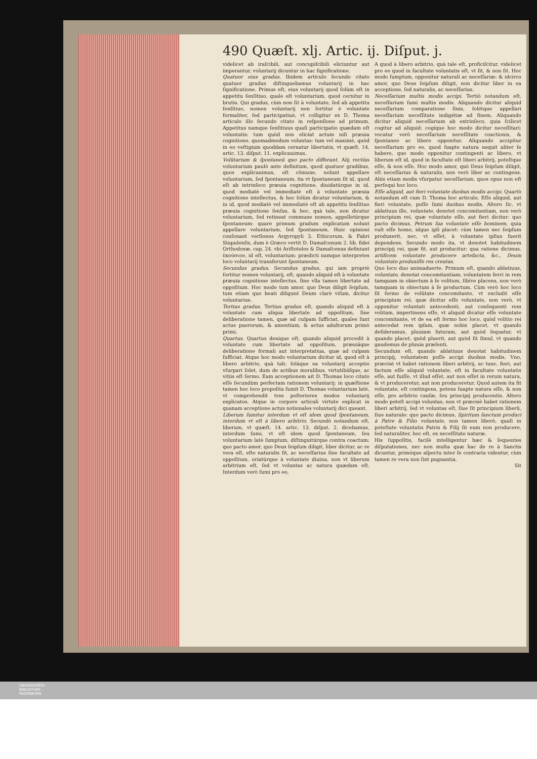490 Quæſt. xlj. Artic. ij. Diſput. j.
videlicet ab iraſcibili, aut concupiſcibili eliciuntur aut imperantur, voluntarij dicuntur in hac ſignificatione.
Quatuor eius gradus. Ibidem articulo ſecundo citato quatuor gradus diſtinguebamus voluntarij in hac ſignificatione. Primus eſt, eius voluntarij quod ſolùm eſt in appetitu ſenſitiuo, quale eſt voluntarium, quod cernitur in brutis. Qui gradus, cùm non ſit à voluntate, ſed ab appetitu ſenſitiuo, nomen voluntarij non ſortitur è voluntate formaliter, ſed participatiuè, vt colligitur ex D. Thoma articulo illo ſecundo citato in reſponſione ad primum. Appetitus namque ſenſitiuus quaſi participatio quædam eſt voluntatis: tum quòd non eliciat actum niſi præuia cognitione, quemadmodum voluntas: tum vel maximè, quòd in eo veſtigium quoddam cernatur libertatis, vt quæſt. 14. artic. 13. diſput. 11. explicauimus.
Volũtarium & ſpontaneũ quo pacto differant. Alij rectiùs voluntarium paulò ante definitum, quod quatuor gradibus, quos explicauimus, eſt cõmune, nolunt appellare voluntarium, ſed ſpontaneum, ita vt ſpontaneum ſit id, quod eſt ab intrinſeco præuia cognitione, diuidatúrque in id, quod mediatè vel immediatè eſt à voluntate præuia cognitione intellectus, & hoc ſolùm dicatur voluntarium, & in id, quod mediatè vel immediatè eſt ab appetitu ſenſitiuo præuia cognitione ſenſus, & hoc, quà tale, non dicatur voluntarium, ſed retineat commune nomen, appelletúrque ſpontaneum: quare primum gradum explicatum nolunt appellare voluntarium, ſed ſpontaneum. Huic opinioni conſonant verſiones Argyropyli 3. Ethicorum, & Fabri Stapulenſis, dum è Græco vertit D. Damaſcenum 2. lib. fidei Orthodoxæ, cap. 24. vbi Ariſtoteles & Damaſcenus definiunt ἑκούσιον, id eſt, voluntarium: prædicti namque interpretes loco voluntarij transferunt ſpontaneum.
Secundus gradus. Secundus gradus, qui iam propriè ſortitur nomen voluntarij, eſt, quando aliquid eſt à voluntate præuia cognitione intellectus, ſine vlla tamen libertate ad oppoſitum. Hoc modo tum amor, quo Deus diligit ſeipſum, tum etiam quo beati diligunt Deum clarè viſum, dicitur voluntarius.
Tertius gradus. Tertius gradus eſt, quando aliquid eſt à voluntate cum aliqua libertate ad oppoſitum, ſine deliberatione tamen, quæ ad culpam ſufficiat, quales ſunt actus puerorum, & amentium, & actus adultorum primò primi.
Quartus. Quartus denique eſt, quando aliquid procedit à voluntate cum libertate ad oppoſitum, præuiáque deliberatione formali aut interpretatiua, quæ ad culpam ſufficiat. Atque hoc modo voluntarium dicitur id, quod eſt à libero arbitrio, quà tali: ſoláque ea voluntarij acceptio vſurpari ſolet, dum de actibus moralibus, virtutibúſque, ac vitiis eſt ſermo. Eam acceptionem ait D. Thomas loco citato eſſe ſecundùm perfectam rationem voluntarij: in quæſtione tamen hoc loco propoſita ſumit D. Thomas voluntarium latè, vt comprehendit tres poſteriores modos voluntarij explicatos. Atque in corpore articuli virtute explicat in quanam acceptione actus notionales voluntarij dici queant.
Liberum ſumitur interdum vt eſt idem quod ſpontaneum, interdum vt eſt à libero arbitrio. Secundò notandum eſt, liberum, vt quæſt. 14. artic. 13. diſput. 2. dicebamus, interdum ſumi, vt eſt idem quod ſpontaneum, ſeu voluntarium latè ſumptum, diſtinguitúrque contra coactum: quo pacto amor, quo Deus ſeipſum diligit, liber dicitur, ac re vera eſt, eſto naturalis ſit, ac neceſſarius ſine facultate ad oppoſitum, oriatúrque à voluntate diuina, non vt liberum arbitrium eſt, ſed vt voluntas ac natura quædam eſt. Interdum verò ſumi pro eo,
A quod à libero arbitrio, quà tale eſt, proficiſcitur, videlicet pro eo quod in facultate voluntatis eſt, vt ſit, & non ſit. Hoc modo ſumptum, opponitur naturali ac neceſſariæ: & idcirco amor, quo Deus ſeipſum diligit, non dicitur liber in ea acceptione, ſed naturalis, ac neceſſarius.
Neceſſarium multis modis accipi. Tertiò notandum eſt, neceſſarium ſumi multis modis. Aliquando dicitur aliquid neceſſarium comparatione finis, ſolétque appellari neceſſarium neceſſitate indigétiæ ad finem. Aliquando dicitur aliquid neceſſarium ab extrinſeco, quia ſcilicet cogitur ad aliquid: cogíque hoc modo dicitur neceſſitari: vocatur verò neceſſarium neceſſitate coactionis, & ſpontaneo ac libero opponitur. Aliquando accipitur neceſſarium pro eo, quod ſuapte natura nequit aliter ſe habere, quo modo opponitur contingenti ac libero, vt liberum eſt id, quod in facultate eſt liberi arbitrij, poteſtque eſſe, & non eſſe. Hoc modo amor, quò Deus ſeipſum diligit, eſt neceſſarius & naturalis, non verò liber ac contingens. Aliis etiam modis vſurpatur neceſſarium, quos opus non eſt perſequi hoc loco.
Eſſe aliquid, aut fieri voluntate duobus modis accipi. Quartò notandum eſt cum D. Thoma hoc articulo. Eſſe aliquid, aut fieri voluntate, poſſe ſumi duobus modis. Altero ſic, vt ablatiuus ille, voluntate, denotet concomitantiam, non verò principium rei, quæ voluntate eſſe, aut fieri dicitur: quo pacto dicimus, Petrum ſua voluntate eſſe hominem, quia vult eſſe homo, idque ipſi placet: cùm tamen nec ſeipſum produxerit, nec, vt eſſet, à voluntate ipſius fuerit dependens. Secundo modo ita, vt denotet habitudinem principij rei, quæ fit, aut producitur: qua ratione dicimus, artificem voluntate producere artefacta, &c., Deum voluntate produxiſſe res creatas.
Quo loco duo animaduerte. Primum eſt, quando ablatiuus, voluntate, denotat concomitantiam, voluntatem ferri in rem tamquam in obiectum à ſe volitum, ſibíve placens, non verò tamquam in obiectum à ſe productum. Cùm verò hoc loco ſit ſermo de volũtate concomitante, vt excludit eſſe principium rei, quæ dicitur eſſe voluntate, non verò, vt opponitur voluntati antecedenti, aut conſequenti rem volitam, impertinens eſſe, vt aliquid dicatur eſſe voluntate concomitante, vt de ea eſt ſermo hoc loco, quòd volitio rei antecedat rem ipſam, quæ nobis placet, vt quando deſideramus, pluuiam futuram, aut quòd ſequatur, vt quando placet, quòd pluerit, aut quòd ſit ſimul, vt quando gaudemus de pluuia præſenti.
Secundum eſt, quando ablatiuus denotat habitudinem principij, voluntatem poſſe accipi duobus modis. Vno, præcisè vt habet rationem liberi arbitrij, ac tunc, fieri, aut factum eſſe aliquid voluntate, eſt in facultate voluntatis eſſe, aut fuiſſe, vt illud eſſet, aut non eſſet in rerum natura, & vt produceretur, aut non produceretur. Quod autem ita fit voluntate, eſt contingens, potens ſuapte natura eſſe, & non eſſe, pro arbitrio cauſæ, ſeu principij producentis. Altero modo poteſt accipi voluntas, non vt præcisè habet rationem liberi arbitrij, ſed vt voluntas eſt, ſiue ſit principium liberũ, ſiue naturale: quo pacto dicimus, Spiritum ſanctum produci à Patre & Filio voluntate, non tamen liberè, quaſi in poteſtate voluntatis Patris & Filij ſit eum non producere, ſed naturaliter, hoc eſt, ex neceſſitate naturæ.
His ſuppoſitis, facilè intelligentur hæc & ſequentes diſputationes, nec non multa quæ hac de re à Sanctis dicuntur, primóque aſpectu inter ſe contraria videntur, cùm tamen re vera non ſint pugnantia.
Sit
UNIVERSITÄTS-
BIBLIOTHEK
PADERBORN